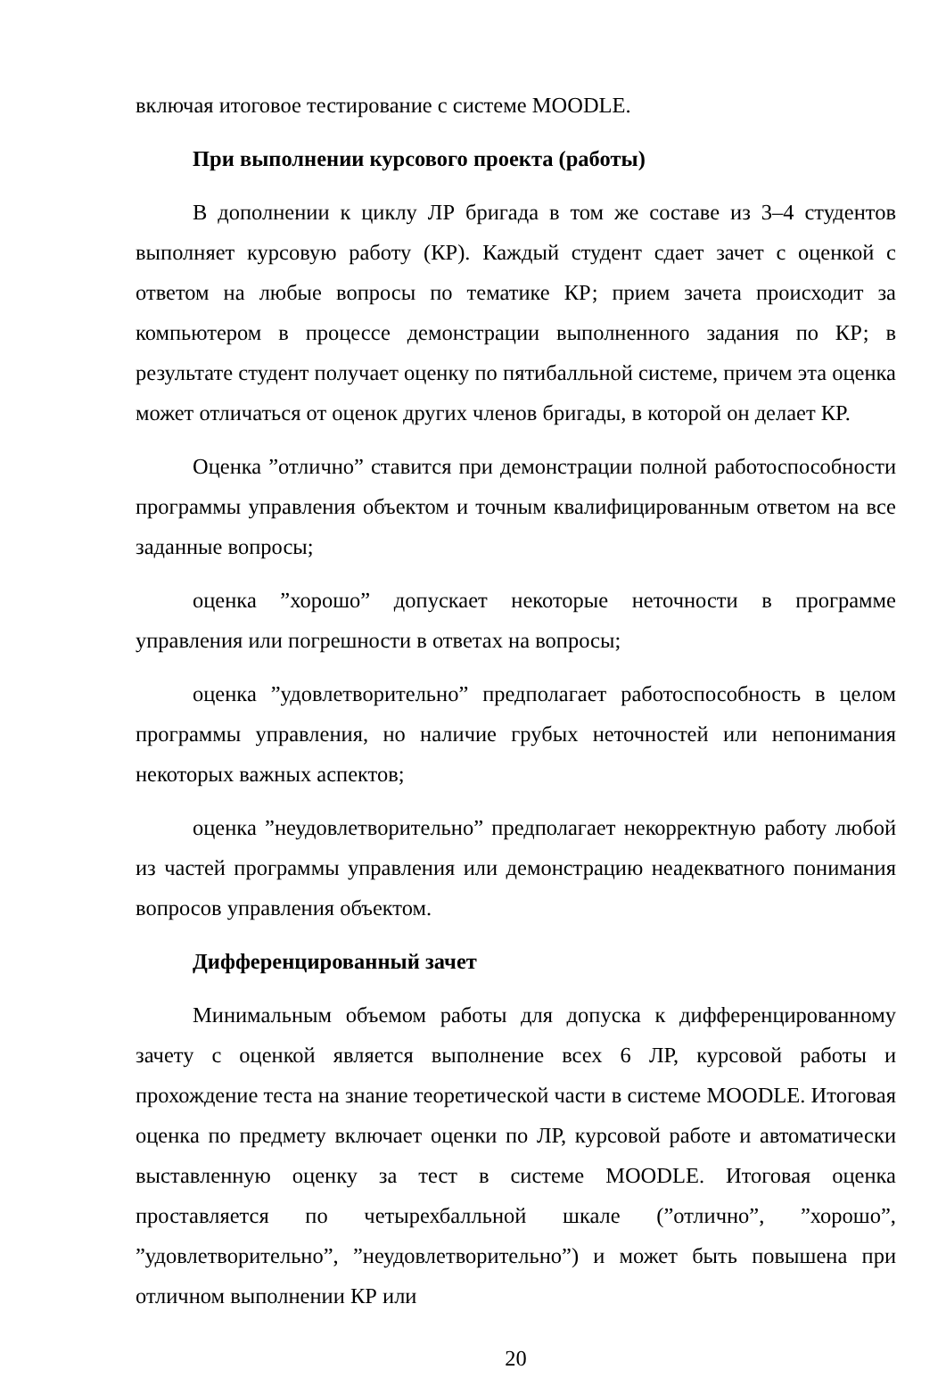включая итоговое тестирование с системе MOODLE.
При выполнении курсового проекта (работы)
В дополнении к циклу ЛР бригада в том же составе из 3–4 студентов выполняет курсовую работу (КР). Каждый студент сдает зачет с оценкой с ответом на любые вопросы по тематике КР; прием зачета происходит за компьютером в процессе демонстрации выполненного задания по КР; в результате студент получает оценку по пятибалльной системе, причем эта оценка может отличаться от оценок других членов бригады, в которой он делает КР.
Оценка ”отлично” ставится при демонстрации полной работоспособности программы управления объектом и точным квалифицированным ответом на все заданные вопросы;
оценка ”хорошо” допускает некоторые неточности в программе управления или погрешности в ответах на вопросы;
оценка ”удовлетворительно” предполагает работоспособность в целом программы управления, но наличие грубых неточностей или непонимания некоторых важных аспектов;
оценка ”неудовлетворительно” предполагает некорректную работу любой из частей программы управления или демонстрацию неадекватного понимания вопросов управления объектом.
Дифференцированный зачет
Минимальным объемом работы для допуска к дифференцированному зачету с оценкой является выполнение всех 6 ЛР, курсовой работы и прохождение теста на знание теоретической части в системе MOODLE. Итоговая оценка по предмету включает оценки по ЛР, курсовой работе и автоматически выставленную оценку за тест в системе MOODLE. Итоговая оценка проставляется по четырехбалльной шкале (”отлично”, ”хорошо”, ”удовлетворительно”, ”неудовлетворительно”) и может быть повышена при отличном выполнении КР или
20